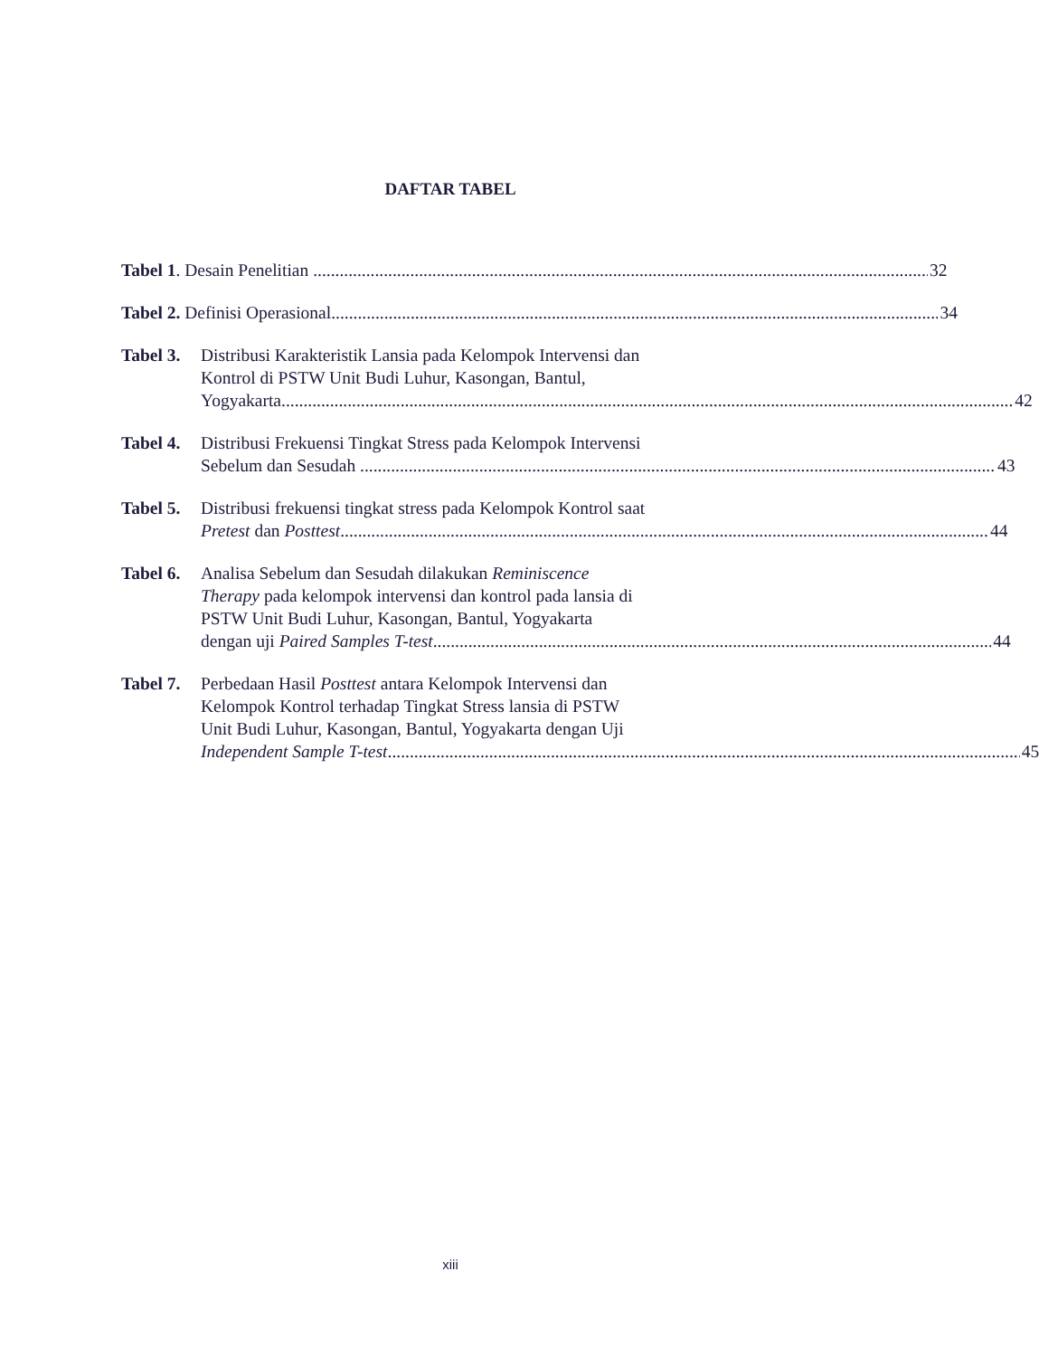DAFTAR TABEL
Tabel 1. Desain Penelitian 32
Tabel 2. Definisi Operasional 34
Tabel 3. Distribusi Karakteristik Lansia pada Kelompok Intervensi dan
Kontrol di PSTW Unit Budi Luhur, Kasongan, Bantul,
Yogyakarta 42
Tabel 4. Distribusi Frekuensi Tingkat Stress pada Kelompok Intervensi
Sebelum dan Sesudah 43
Tabel 5. Distribusi frekuensi tingkat stress pada Kelompok Kontrol saat
Pretest dan Posttest 44
Tabel 6. Analisa Sebelum dan Sesudah dilakukan Reminiscence
Therapy pada kelompok intervensi dan kontrol pada lansia di
PSTW Unit Budi Luhur, Kasongan, Bantul, Yogyakarta
dengan uji Paired Samples T-test 44
Tabel 7. Perbedaan Hasil Posttest antara Kelompok Intervensi dan
Kelompok Kontrol terhadap Tingkat Stress lansia di PSTW
Unit Budi Luhur, Kasongan, Bantul, Yogyakarta dengan Uji
Independent Sample T-test 45
xiii